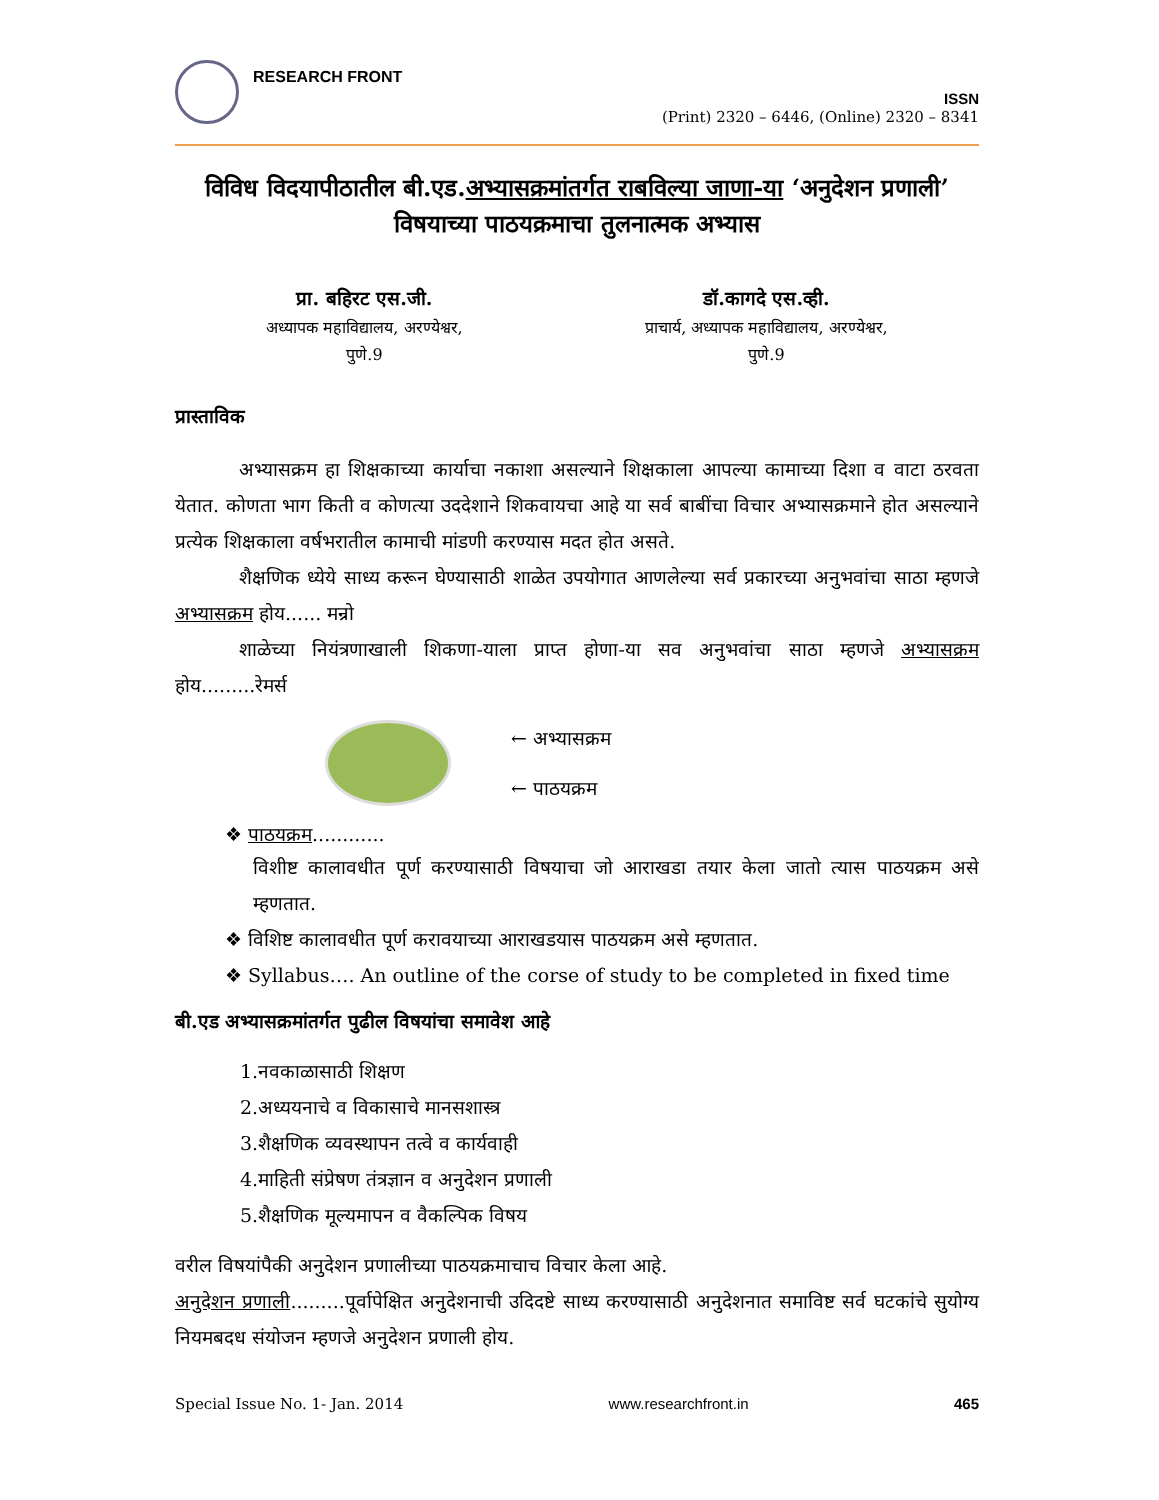RESEARCH FRONT
ISSN
(Print) 2320 – 6446, (Online) 2320 – 8341
विविध विदयापीठातील बी.एड.अभ्यासक्रमांतर्गत राबविल्या जाणा-या ‘अनुदेशन प्रणाली’
विषयाच्या पाठयक्रमाचा तुलनात्मक अभ्यास
प्रा. बहिरट एस.जी.
अध्यापक महाविद्यालय, अरण्येश्वर,
पुणे.9
डॉ.कागदे एस.व्ही.
प्राचार्य, अध्यापक महाविद्यालय, अरण्येश्वर,
पुणे.9
प्रास्ताविक
अभ्यासक्रम हा शिक्षकाच्या कार्याचा नकाशा असल्याने शिक्षकाला आपल्या कामाच्या दिशा व वाटा ठरवता येतात. कोणता भाग किती व कोणत्या उददेशाने शिकवायचा आहे या सर्व बाबींचा विचार अभ्यासक्रमाने होत असल्याने प्रत्येक शिक्षकाला वर्षभरातील कामाची मांडणी करण्यास मदत होत असते.
शैक्षणिक ध्येये साध्य करून घेण्यासाठी शाळेत उपयोगात आणलेल्या सर्व प्रकारच्या अनुभवांचा साठा म्हणजे अभ्यासक्रम होय...... मन्रो
शाळेच्या नियंत्रणाखाली शिकणा-याला प्राप्त होणा-या सव अनुभवांचा साठा म्हणजे अभ्यासक्रम होय.........रेमर्स
← अभ्यासक्रम
← पाठयक्रम
❖ पाठयक्रम............
विशीष्ट कालावधीत पूर्ण करण्यासाठी विषयाचा जो आराखडा तयार केला जातो त्यास पाठयक्रम असे म्हणतात.
❖ विशिष्ट कालावधीत पूर्ण करावयाच्या आराखडयास पाठयक्रम असे म्हणतात.
❖ Syllabus…. An outline of the corse of study to be completed in fixed time
बी.एड अभ्यासक्रमांतर्गत पुढील विषयांचा समावेश आहे
1.नवकाळासाठी शिक्षण
2.अध्ययनाचे व विकासाचे मानसशास्त्र
3.शैक्षणिक व्यवस्थापन तत्वे व कार्यवाही
4.माहिती संप्रेषण तंत्रज्ञान व अनुदेशन प्रणाली
5.शैक्षणिक मूल्यमापन व वैकल्पिक विषय
वरील विषयांपैकी अनुदेशन प्रणालीच्या पाठयक्रमाचाच विचार केला आहे.
अनुदेशन प्रणाली.........पूर्वापेक्षित अनुदेशनाची उदिदष्टे साध्य करण्यासाठी अनुदेशनात समाविष्ट सर्व घटकांचे सुयोग्य नियमबदध संयोजन म्हणजे अनुदेशन प्रणाली होय.
Special Issue No. 1- Jan. 2014 www.researchfront.in 465